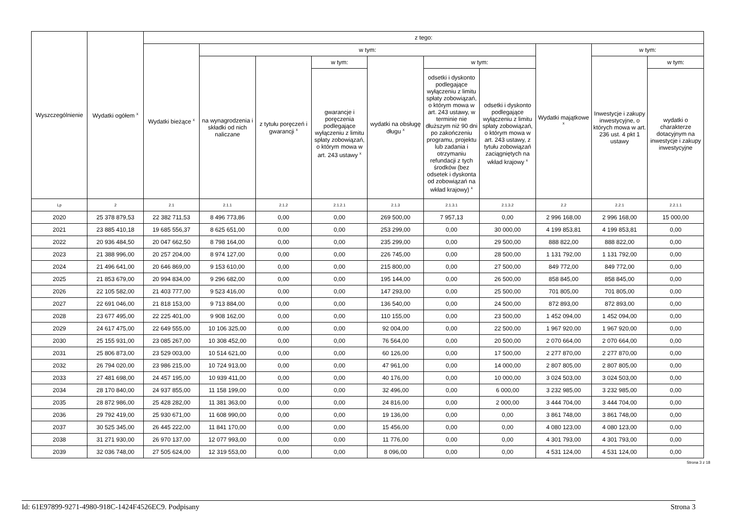| Wyszczególnienie | Wydatki ogółem <sup>x</sup> | z tego: | | | | | | | | | |
| --- | --- | --- | --- | --- | --- | --- | --- | --- | --- | --- | --- |
| | | Wydatki bieżące <sup>x</sup> | w tym: | | | | | | Wydatki majątkowe <sup>x</sup> | w tym: | |
| | | | na wynagrodzenia i składki od nich naliczane | z tytułu poręczeń i gwarancji <sup>x</sup> | w tym: | wydatki na obsługę długu <sup>x</sup> | w tym: | | | Inwestycje i zakupy inwestycyjne, o których mowa w art. 236 ust. 4 pkt 1 ustawy | w tym: |
| | | | | | gwarancje i poręczenia podlegające wyłączeniu z limitu spłaty zobowiązań, o którym mowa w art. 243 ustawy <sup>x</sup> | | odsetki i dyskonto podlegające wyłączeniu z limitu spłaty zobowiązań, o którym mowa w art. 243 ustawy, w terminie nie dłuższym niż 90 dni po zakończeniu programu, projektu lub zadania i otrzymaniu refundacji z tych środków (bez odsetek i dyskonta od zobowiązań na wkład krajowy) <sup>x</sup> | odsetki i dyskonto podlegające wyłączeniu z limitu spłaty zobowiązań, o którym mowa w art. 243 ustawy, z tytułu zobowiązań zaciągniętych na wkład krajowy <sup>x</sup> | | | wydatki o charakterze dotacyjnym na inwestycje i zakupy inwestycyjne |
| Lp | 2 | 2.1 | 2.1.1 | 2.1.2 | 2.1.2.1 | 2.1.3 | 2.1.3.1 | 2.1.3.2 | 2.2 | 2.2.1 | 2.2.1.1 |
| 2020 | 25 378 879,53 | 22 382 711,53 | 8 496 773,86 | 0,00 | 0,00 | 269 500,00 | 7 957,13 | 0,00 | 2 996 168,00 | 2 996 168,00 | 15 000,00 |
| 2021 | 23 885 410,18 | 19 685 556,37 | 8 625 651,00 | 0,00 | 0,00 | 253 299,00 | 0,00 | 30 000,00 | 4 199 853,81 | 4 199 853,81 | 0,00 |
| 2022 | 20 936 484,50 | 20 047 662,50 | 8 798 164,00 | 0,00 | 0,00 | 235 299,00 | 0,00 | 29 500,00 | 888 822,00 | 888 822,00 | 0,00 |
| 2023 | 21 388 996,00 | 20 257 204,00 | 8 974 127,00 | 0,00 | 0,00 | 226 745,00 | 0,00 | 28 500,00 | 1 131 792,00 | 1 131 792,00 | 0,00 |
| 2024 | 21 496 641,00 | 20 646 869,00 | 9 153 610,00 | 0,00 | 0,00 | 215 800,00 | 0,00 | 27 500,00 | 849 772,00 | 849 772,00 | 0,00 |
| 2025 | 21 853 679,00 | 20 994 834,00 | 9 296 682,00 | 0,00 | 0,00 | 195 144,00 | 0,00 | 26 500,00 | 858 845,00 | 858 845,00 | 0,00 |
| 2026 | 22 105 582,00 | 21 403 777,00 | 9 523 416,00 | 0,00 | 0,00 | 147 293,00 | 0,00 | 25 500,00 | 701 805,00 | 701 805,00 | 0,00 |
| 2027 | 22 691 046,00 | 21 818 153,00 | 9 713 884,00 | 0,00 | 0,00 | 136 540,00 | 0,00 | 24 500,00 | 872 893,00 | 872 893,00 | 0,00 |
| 2028 | 23 677 495,00 | 22 225 401,00 | 9 908 162,00 | 0,00 | 0,00 | 110 155,00 | 0,00 | 23 500,00 | 1 452 094,00 | 1 452 094,00 | 0,00 |
| 2029 | 24 617 475,00 | 22 649 555,00 | 10 106 325,00 | 0,00 | 0,00 | 92 004,00 | 0,00 | 22 500,00 | 1 967 920,00 | 1 967 920,00 | 0,00 |
| 2030 | 25 155 931,00 | 23 085 267,00 | 10 308 452,00 | 0,00 | 0,00 | 76 564,00 | 0,00 | 20 500,00 | 2 070 664,00 | 2 070 664,00 | 0,00 |
| 2031 | 25 806 873,00 | 23 529 003,00 | 10 514 621,00 | 0,00 | 0,00 | 60 126,00 | 0,00 | 17 500,00 | 2 277 870,00 | 2 277 870,00 | 0,00 |
| 2032 | 26 794 020,00 | 23 986 215,00 | 10 724 913,00 | 0,00 | 0,00 | 47 961,00 | 0,00 | 14 000,00 | 2 807 805,00 | 2 807 805,00 | 0,00 |
| 2033 | 27 481 698,00 | 24 457 195,00 | 10 939 411,00 | 0,00 | 0,00 | 40 176,00 | 0,00 | 10 000,00 | 3 024 503,00 | 3 024 503,00 | 0,00 |
| 2034 | 28 170 840,00 | 24 937 855,00 | 11 158 199,00 | 0,00 | 0,00 | 32 496,00 | 0,00 | 6 000,00 | 3 232 985,00 | 3 232 985,00 | 0,00 |
| 2035 | 28 872 986,00 | 25 428 282,00 | 11 381 363,00 | 0,00 | 0,00 | 24 816,00 | 0,00 | 2 000,00 | 3 444 704,00 | 3 444 704,00 | 0,00 |
| 2036 | 29 792 419,00 | 25 930 671,00 | 11 608 990,00 | 0,00 | 0,00 | 19 136,00 | 0,00 | 0,00 | 3 861 748,00 | 3 861 748,00 | 0,00 |
| 2037 | 30 525 345,00 | 26 445 222,00 | 11 841 170,00 | 0,00 | 0,00 | 15 456,00 | 0,00 | 0,00 | 4 080 123,00 | 4 080 123,00 | 0,00 |
| 2038 | 31 271 930,00 | 26 970 137,00 | 12 077 993,00 | 0,00 | 0,00 | 11 776,00 | 0,00 | 0,00 | 4 301 793,00 | 4 301 793,00 | 0,00 |
| 2039 | 32 036 748,00 | 27 505 624,00 | 12 319 553,00 | 0,00 | 0,00 | 8 096,00 | 0,00 | 0,00 | 4 531 124,00 | 4 531 124,00 | 0,00 |
Strona 3 z 18
Id: 61E97899-9271-4980-918C-1424F4526EC9. Podpisany Strona 3